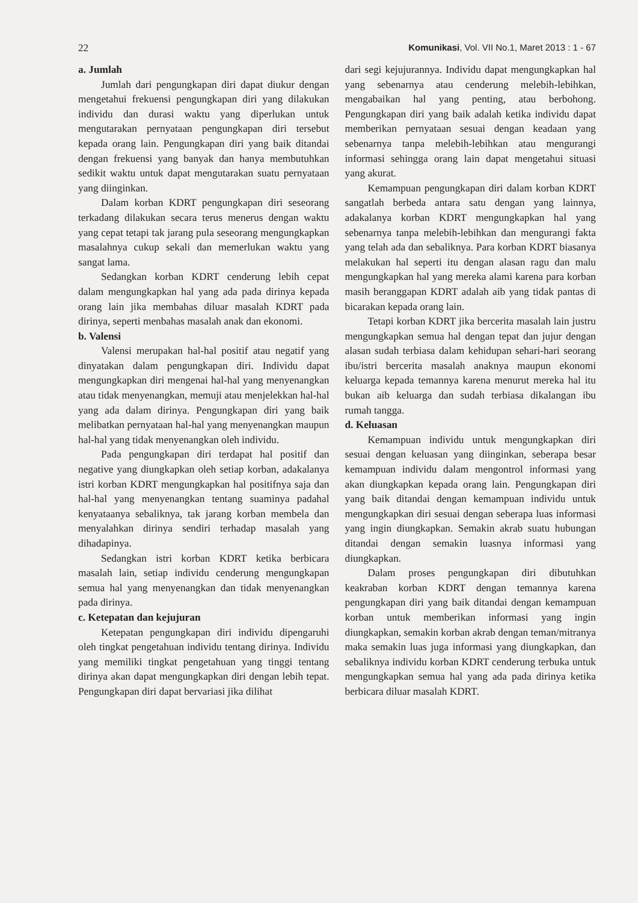22 Komunikasi, Vol. VII No.1, Maret 2013 : 1 - 67
a. Jumlah
Jumlah dari pengungkapan diri dapat diukur dengan mengetahui frekuensi pengungkapan diri yang dilakukan individu dan durasi waktu yang diperlukan untuk mengutarakan pernyataan pengungkapan diri tersebut kepada orang lain. Pengungkapan diri yang baik ditandai dengan frekuensi yang banyak dan hanya membutuhkan sedikit waktu untuk dapat mengutarakan suatu pernyataan yang diinginkan.
Dalam korban KDRT pengungkapan diri seseorang terkadang dilakukan secara terus menerus dengan waktu yang cepat tetapi tak jarang pula seseorang mengungkapkan masalahnya cukup sekali dan memerlukan waktu yang sangat lama.
Sedangkan korban KDRT cenderung lebih cepat dalam mengungkapkan hal yang ada pada dirinya kepada orang lain jika membahas diluar masalah KDRT pada dirinya, seperti menbahas masalah anak dan ekonomi.
b. Valensi
Valensi merupakan hal-hal positif atau negatif yang dinyatakan dalam pengungkapan diri. Individu dapat mengungkapkan diri mengenai hal-hal yang menyenangkan atau tidak menyenangkan, memuji atau menjelekkan hal-hal yang ada dalam dirinya. Pengungkapan diri yang baik melibatkan pernyataan hal-hal yang menyenangkan maupun hal-hal yang tidak menyenangkan oleh individu.
Pada pengungkapan diri terdapat hal positif dan negative yang diungkapkan oleh setiap korban, adakalanya istri korban KDRT mengungkapkan hal positifnya saja dan hal-hal yang menyenangkan tentang suaminya padahal kenyataanya sebaliknya, tak jarang korban membela dan menyalahkan dirinya sendiri terhadap masalah yang dihadapinya.
Sedangkan istri korban KDRT ketika berbicara masalah lain, setiap individu cenderung mengungkapan semua hal yang menyenangkan dan tidak menyenangkan pada dirinya.
c. Ketepatan dan kejujuran
Ketepatan pengungkapan diri individu dipengaruhi oleh tingkat pengetahuan individu tentang dirinya. Individu yang memiliki tingkat pengetahuan yang tinggi tentang dirinya akan dapat mengungkapkan diri dengan lebih tepat. Pengungkapan diri dapat bervariasi jika dilihat
dari segi kejujurannya. Individu dapat mengungkapkan hal yang sebenarnya atau cenderung melebih-lebihkan, mengabaikan hal yang penting, atau berbohong. Pengungkapan diri yang baik adalah ketika individu dapat memberikan pernyataan sesuai dengan keadaan yang sebenarnya tanpa melebih-lebihkan atau mengurangi informasi sehingga orang lain dapat mengetahui situasi yang akurat.
Kemampuan pengungkapan diri dalam korban KDRT sangatlah berbeda antara satu dengan yang lainnya, adakalanya korban KDRT mengungkapkan hal yang sebenarnya tanpa melebih-lebihkan dan mengurangi fakta yang telah ada dan sebaliknya. Para korban KDRT biasanya melakukan hal seperti itu dengan alasan ragu dan malu mengungkapkan hal yang mereka alami karena para korban masih beranggapan KDRT adalah aib yang tidak pantas di bicarakan kepada orang lain.
Tetapi korban KDRT jika bercerita masalah lain justru mengungkapkan semua hal dengan tepat dan jujur dengan alasan sudah terbiasa dalam kehidupan sehari-hari seorang ibu/istri bercerita masalah anaknya maupun ekonomi keluarga kepada temannya karena menurut mereka hal itu bukan aib keluarga dan sudah terbiasa dikalangan ibu rumah tangga.
d. Keluasan
Kemampuan individu untuk mengungkapkan diri sesuai dengan keluasan yang diinginkan, seberapa besar kemampuan individu dalam mengontrol informasi yang akan diungkapkan kepada orang lain. Pengungkapan diri yang baik ditandai dengan kemampuan individu untuk mengungkapkan diri sesuai dengan seberapa luas informasi yang ingin diungkapkan. Semakin akrab suatu hubungan ditandai dengan semakin luasnya informasi yang diungkapkan.
Dalam proses pengungkapan diri dibutuhkan keakraban korban KDRT dengan temannya karena pengungkapan diri yang baik ditandai dengan kemampuan korban untuk memberikan informasi yang ingin diungkapkan, semakin korban akrab dengan teman/mitranya maka semakin luas juga informasi yang diungkapkan, dan sebaliknya individu korban KDRT cenderung terbuka untuk mengungkapkan semua hal yang ada pada dirinya ketika berbicara diluar masalah KDRT.